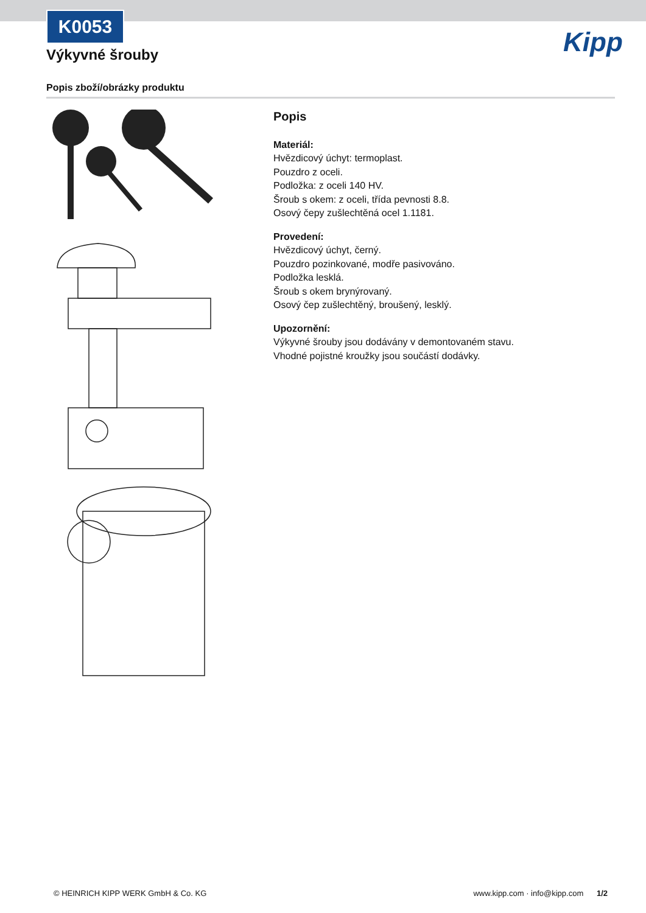K0053
Výkyvné šrouby Kipp
Popis zboží/obrázky produktu
Popis
Materiál:
Hvězdicový úchyt: termoplast.
Pouzdro z oceli.
Podložka: z oceli 140 HV.
Šroub s okem: z oceli, třída pevnosti 8.8.
Osový čepy zušlechtěná ocel 1.1181.
Provedení:
Hvězdicový úchyt, černý.
Pouzdro pozinkované, modře pasivováno.
Podložka lesklá.
Šroub s okem brynýrovaný.
Osový čep zušlechtěný, broušený, lesklý.
Upozornění:
Výkyvné šrouby jsou dodávány v demontovaném stavu.
Vhodné pojistné kroužky jsou součástí dodávky.
© HEINRICH KIPP WERK GmbH & Co. KG www.kipp.com · info@kipp.com 1/2